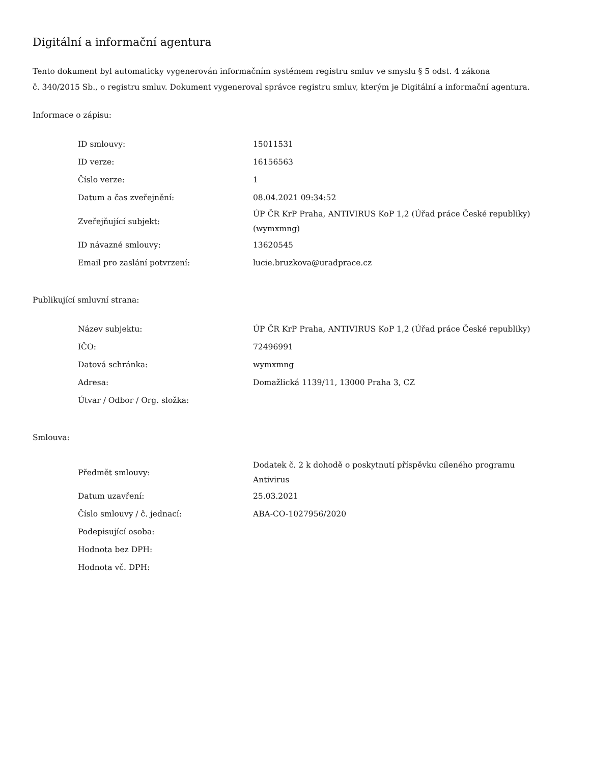Digitální a informační agentura
Tento dokument byl automaticky vygenerován informačním systémem registru smluv ve smyslu § 5 odst. 4 zákona
č. 340/2015 Sb., o registru smluv. Dokument vygeneroval správce registru smluv, kterým je Digitální a informační agentura.
Informace o zápisu:
| ID smlouvy: | 15011531 |
| ID verze: | 16156563 |
| Číslo verze: | 1 |
| Datum a čas zveřejnění: | 08.04.2021 09:34:52 |
| Zveřejňující subjekt: | ÚP ČR KrP Praha, ANTIVIRUS KoP 1,2 (Úřad práce České republiky) (wymxmng) |
| ID návazné smlouvy: | 13620545 |
| Email pro zaslání potvrzení: | lucie.bruzkova@uradprace.cz |
Publikující smluvní strana:
| Název subjektu: | ÚP ČR KrP Praha, ANTIVIRUS KoP 1,2 (Úřad práce České republiky) |
| IČO: | 72496991 |
| Datová schránka: | wymxmng |
| Adresa: | Domažlická 1139/11, 13000 Praha 3, CZ |
| Útvar / Odbor / Org. složka: | |
Smlouva:
| Předmět smlouvy: | Dodatek č. 2 k dohodě o poskytnutí příspěvku cíleného programu Antivirus |
| Datum uzavření: | 25.03.2021 |
| Číslo smlouvy / č. jednací: | ABA-CO-1027956/2020 |
| Podepisující osoba: | |
| Hodnota bez DPH: | |
| Hodnota vč. DPH: | |